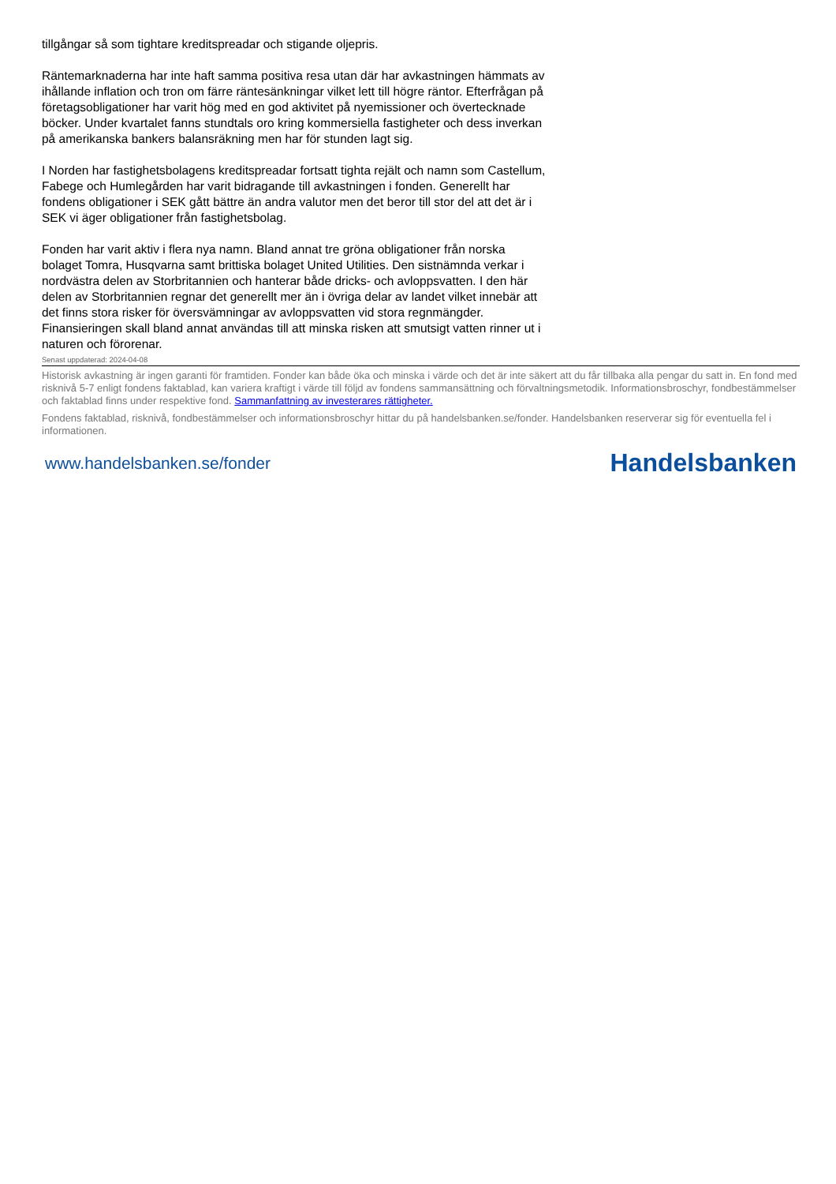tillgångar så som tightare kreditspreadar och stigande oljepris.
Räntemarknaderna har inte haft samma positiva resa utan där har avkastningen hämmats av ihållande inflation och tron om färre räntesänkningar vilket lett till högre räntor. Efterfrågan på företagsobligationer har varit hög med en god aktivitet på nyemissioner och övertecknade böcker. Under kvartalet fanns stundtals oro kring kommersiella fastigheter och dess inverkan på amerikanska bankers balansräkning men har för stunden lagt sig.
I Norden har fastighetsbolagens kreditspreadar fortsatt tighta rejält och namn som Castellum, Fabege och Humlegården har varit bidragande till avkastningen i fonden. Generellt har fondens obligationer i SEK gått bättre än andra valutor men det beror till stor del att det är i SEK vi äger obligationer från fastighetsbolag.
Fonden har varit aktiv i flera nya namn. Bland annat tre gröna obligationer från norska bolaget Tomra, Husqvarna samt brittiska bolaget United Utilities. Den sistnämnda verkar i nordvästra delen av Storbritannien och hanterar både dricks- och avloppsvatten. I den här delen av Storbritannien regnar det generellt mer än i övriga delar av landet vilket innebär att det finns stora risker för översvämningar av avloppsvatten vid stora regnmängder. Finansieringen skall bland annat användas till att minska risken att smutsigt vatten rinner ut i naturen och förorenar.
Senast uppdaterad: 2024-04-08
Historisk avkastning är ingen garanti för framtiden. Fonder kan både öka och minska i värde och det är inte säkert att du får tillbaka alla pengar du satt in. En fond med risknivå 5-7 enligt fondens faktablad, kan variera kraftigt i värde till följd av fondens sammansättning och förvaltningsmetodik. Informationsbroschyr, fondbestämmelser och faktablad finns under respektive fond. Sammanfattning av investerares rättigheter.
Fondens faktablad, risknivå, fondbestämmelser och informationsbroschyr hittar du på handelsbanken.se/fonder. Handelsbanken reserverar sig för eventuella fel i informationen.
www.handelsbanken.se/fonder Handelsbanken